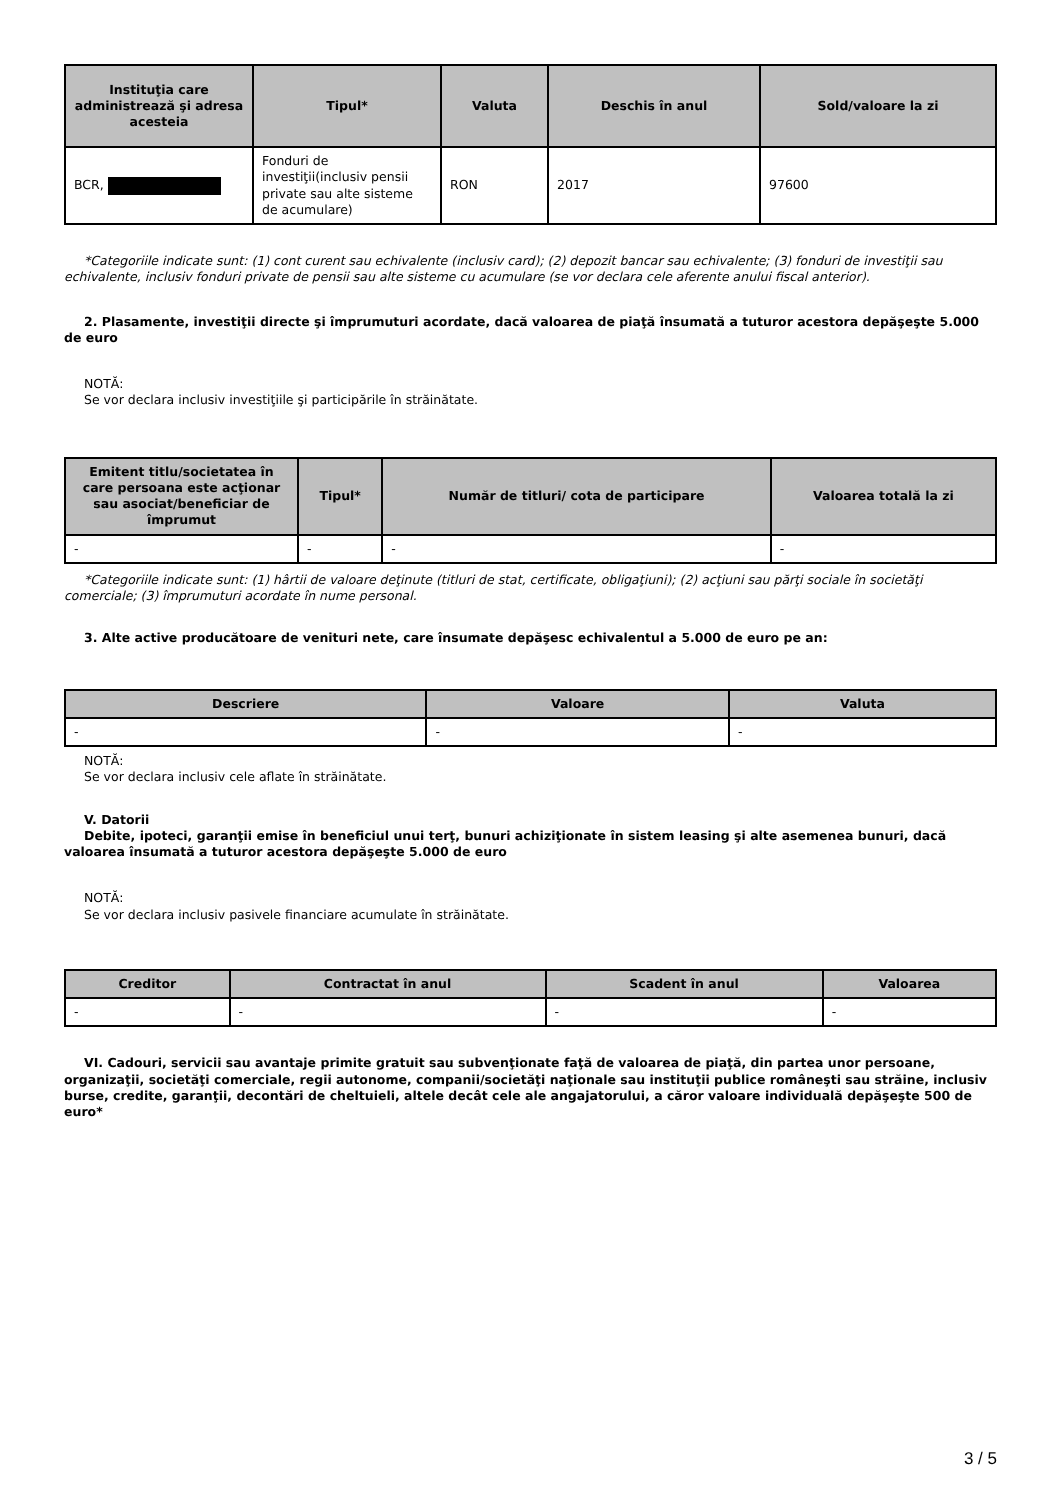| Instituţia care administrează şi adresa acesteia | Tipul* | Valuta | Deschis în anul | Sold/valoare la zi |
| --- | --- | --- | --- | --- |
| BCR, | Fonduri de investiţii(inclusiv pensii private sau alte sisteme de acumulare) | RON | 2017 | 97600 |
*Categoriile indicate sunt: (1) cont curent sau echivalente (inclusiv card); (2) depozit bancar sau echivalente; (3) fonduri de investiţii sau echivalente, inclusiv fonduri private de pensii sau alte sisteme cu acumulare (se vor declara cele aferente anului fiscal anterior).
2. Plasamente, investiţii directe şi împrumuturi acordate, dacă valoarea de piaţă însumată a tuturor acestora depăşeşte 5.000 de euro
NOTĂ:
Se vor declara inclusiv investiţiile şi participările în străinătate.
| Emitent titlu/societatea în care persoana este acţionar sau asociat/beneficiar de împrumut | Tipul* | Număr de titluri/ cota de participare | Valoarea totală la zi |
| --- | --- | --- | --- |
| - | - | - | - |
*Categoriile indicate sunt: (1) hârtii de valoare deţinute (titluri de stat, certificate, obligaţiuni); (2) acţiuni sau părţi sociale în societăţi comerciale; (3) împrumuturi acordate în nume personal.
3. Alte active producătoare de venituri nete, care însumate depăşesc echivalentul a 5.000 de euro pe an:
| Descriere | Valoare | Valuta |
| --- | --- | --- |
| - | - | - |
NOTĂ:
Se vor declara inclusiv cele aflate în străinătate.
V. Datorii
Debite, ipoteci, garanţii emise în beneficiul unui terţ, bunuri achiziţionate în sistem leasing şi alte asemenea bunuri, dacă valoarea însumată a tuturor acestora depăşeşte 5.000 de euro
NOTĂ:
Se vor declara inclusiv pasivele financiare acumulate în străinătate.
| Creditor | Contractat în anul | Scadent în anul | Valoarea |
| --- | --- | --- | --- |
| - | - | - | - |
VI. Cadouri, servicii sau avantaje primite gratuit sau subvenţionate faţă de valoarea de piaţă, din partea unor persoane, organizaţii, societăţi comerciale, regii autonome, companii/societăţi naţionale sau instituţii publice româneşti sau străine, inclusiv burse, credite, garanţii, decontări de cheltuieli, altele decât cele ale angajatorului, a căror valoare individuală depăşeşte 500 de euro*
3 / 5